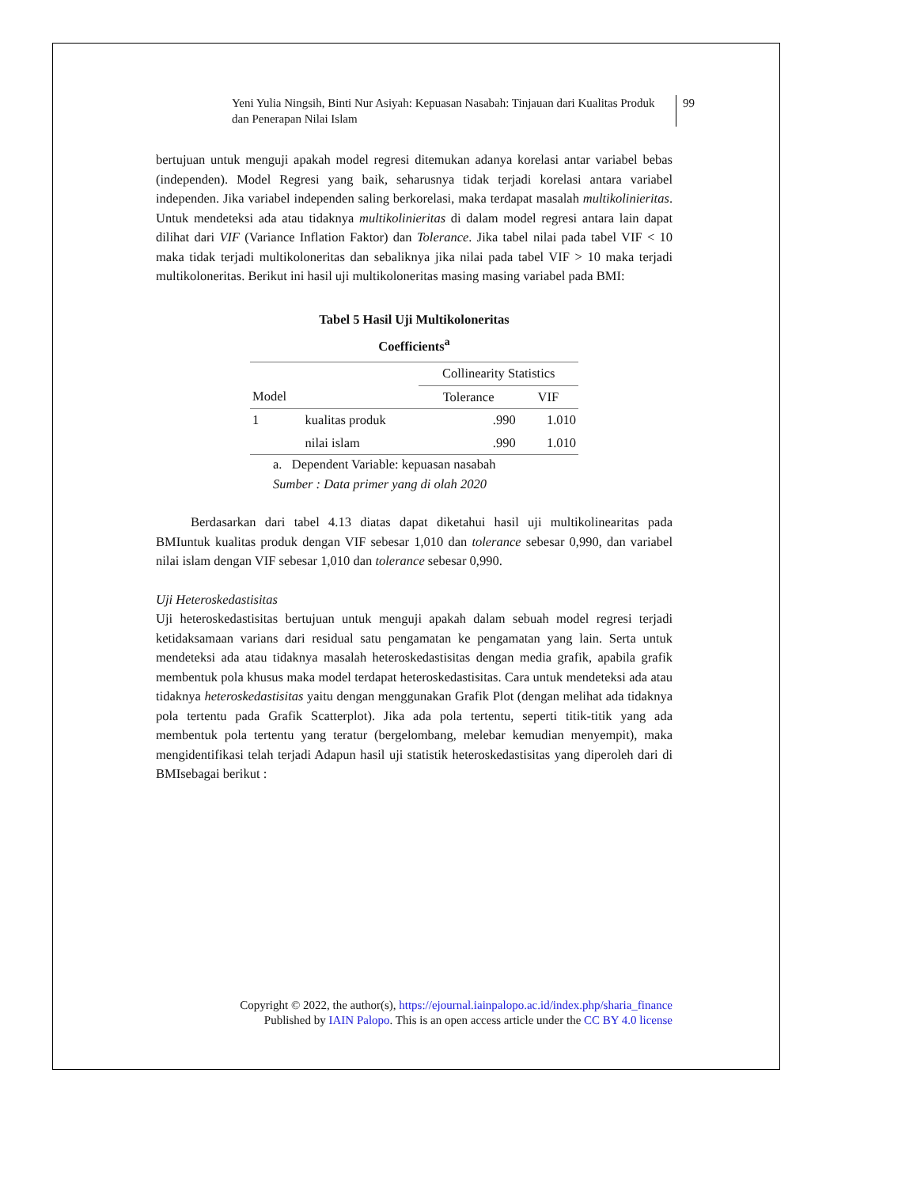Yeni Yulia Ningsih, Binti Nur Asiyah: Kepuasan Nasabah: Tinjauan dari Kualitas Produk dan Penerapan Nilai Islam
99
bertujuan untuk menguji apakah model regresi ditemukan adanya korelasi antar variabel bebas (independen). Model Regresi yang baik, seharusnya tidak terjadi korelasi antara variabel independen. Jika variabel independen saling berkorelasi, maka terdapat masalah multikolinieritas. Untuk mendeteksi ada atau tidaknya multikolinieritas di dalam model regresi antara lain dapat dilihat dari VIF (Variance Inflation Faktor) dan Tolerance. Jika tabel nilai pada tabel VIF < 10 maka tidak terjadi multikoloneritas dan sebaliknya jika nilai pada tabel VIF > 10 maka terjadi multikoloneritas. Berikut ini hasil uji multikoloneritas masing masing variabel pada BMI:
Tabel 5 Hasil Uji Multikoloneritas
Coefficients<sup>a</sup>
| | | Collinearity Statistics | |
| --- | --- | --- | --- |
| Model | | Tolerance | VIF |
| 1 | kualitas produk | .990 | 1.010 |
| | nilai islam | .990 | 1.010 |
a. Dependent Variable: kepuasan nasabah
Sumber : Data primer yang di olah 2020
Berdasarkan dari tabel 4.13 diatas dapat diketahui hasil uji multikolinearitas pada BMIuntuk kualitas produk dengan VIF sebesar 1,010 dan tolerance sebesar 0,990, dan variabel nilai islam dengan VIF sebesar 1,010 dan tolerance sebesar 0,990.
Uji Heteroskedastisitas
Uji heteroskedastisitas bertujuan untuk menguji apakah dalam sebuah model regresi terjadi ketidaksamaan varians dari residual satu pengamatan ke pengamatan yang lain. Serta untuk mendeteksi ada atau tidaknya masalah heteroskedastisitas dengan media grafik, apabila grafik membentuk pola khusus maka model terdapat heteroskedastisitas. Cara untuk mendeteksi ada atau tidaknya heteroskedastisitas yaitu dengan menggunakan Grafik Plot (dengan melihat ada tidaknya pola tertentu pada Grafik Scatterplot). Jika ada pola tertentu, seperti titik-titik yang ada membentuk pola tertentu yang teratur (bergelombang, melebar kemudian menyempit), maka mengidentifikasi telah terjadi Adapun hasil uji statistik heteroskedastisitas yang diperoleh dari di BMIsebagai berikut :
Copyright © 2022, the author(s), https://ejournal.iainpalopo.ac.id/index.php/sharia_finance
Published by IAIN Palopo. This is an open access article under the CC BY 4.0 license